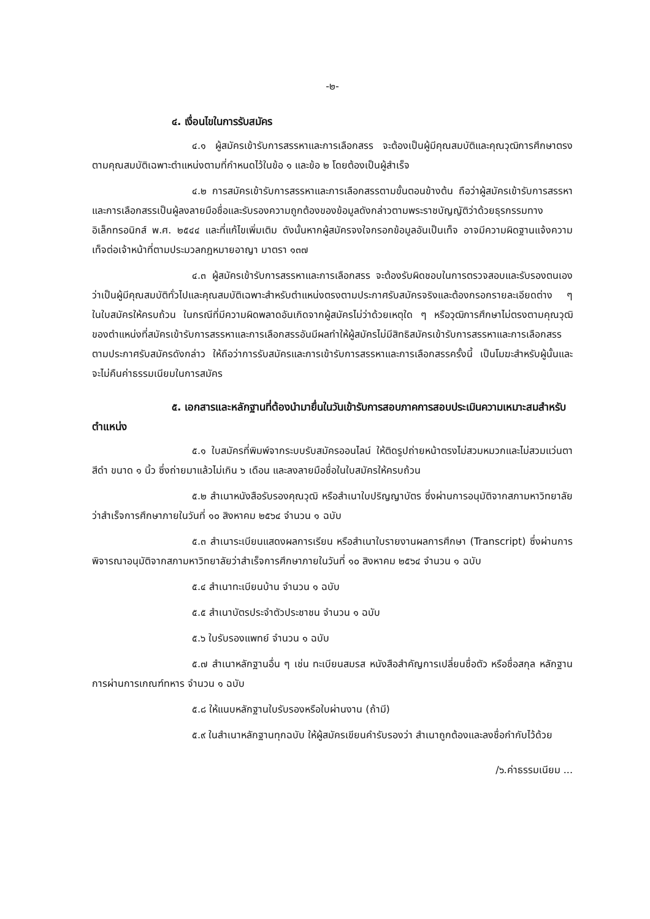-๒-
๔. เงื่อนไขในการรับสมัคร
๔.๑ ผู้สมัครเข้ารับการสรรหาและการเลือกสรร จะต้องเป็นผู้มีคุณสมบัติและคุณวุฒิการศึกษาตรงตามคุณสมบัติเฉพาะตำแหน่งตามที่กำหนดไว้ในข้อ ๑ และข้อ ๒ โดยต้องเป็นผู้สำเร็จ
๔.๒ การสมัครเข้ารับการสรรหาและการเลือกสรรตามขั้นตอนข้างต้น ถือว่าผู้สมัครเข้ารับการสรรหาและการเลือกสรรเป็นผู้ลงลายมือชื่อและรับรองความถูกต้องของข้อมูลดังกล่าวตามพระราชบัญญัติว่าด้วยธุรกรรมทางอิเล็กทรอนิกส์ พ.ศ. ๒๕๔๔ และที่แก้ไขเพิ่มเติม ดังนั้นหากผู้สมัครจงใจกรอกข้อมูลอันเป็นเท็จ อาจมีความผิดฐานแจ้งความเท็จต่อเจ้าหน้าที่ตามประมวลกฎหมายอาญา มาตรา ๑๓๗
๔.๓ ผู้สมัครเข้ารับการสรรหาและการเลือกสรร จะต้องรับผิดชอบในการตรวจสอบและรับรองตนเองว่าเป็นผู้มีคุณสมบัติทั่วไปและคุณสมบัติเฉพาะสำหรับตำแหน่งตรงตามประกาศรับสมัครจริงและต้องกรอกรายละเอียดต่าง ๆ ในใบสมัครให้ครบถ้วน ในกรณีที่มีความผิดพลาดอันเกิดจากผู้สมัครไม่ว่าด้วยเหตุใด ๆ หรือวุฒิการศึกษาไม่ตรงตามคุณวุฒิของตำแหน่งที่สมัครเข้ารับการสรรหาและการเลือกสรรอันมีผลทำให้ผู้สมัครไม่มีสิทธิสมัครเข้ารับการสรรหาและการเลือกสรรตามประกาศรับสมัครดังกล่าว ให้ถือว่าการรับสมัครและการเข้ารับการสรรหาและการเลือกสรรครั้งนี้ เป็นโมฆะสำหรับผู้นั้นและจะไม่คืนค่าธรรมเนียมในการสมัคร
๕. เอกสารและหลักฐานที่ต้องนำมายื่นในวันเข้ารับการสอบภาคการสอบประเมินความเหมาะสมสำหรับตำแหน่ง
๕.๑ ใบสมัครที่พิมพ์จากระบบรับสมัครออนไลน์ ให้ติดรูปถ่ายหน้าตรงไม่สวมหมวกและไม่สวมแว่นตาสีดำ ขนาด ๑ นิ้ว ซึ่งถ่ายมาแล้วไม่เกิน ๖ เดือน และลงลายมือชื่อในใบสมัครให้ครบถ้วน
๕.๒ สำเนาหนังสือรับรองคุณวุฒิ หรือสำเนาใบปริญญาบัตร ซึ่งผ่านการอนุมัติจากสภามหาวิทยาลัยว่าสำเร็จการศึกษาภายในวันที่ ๑๐ สิงหาคม ๒๕๖๔ จำนวน ๑ ฉบับ
๕.๓ สำเนาระเบียนแสดงผลการเรียน หรือสำเนาใบรายงานผลการศึกษา (Transcript) ซึ่งผ่านการพิจารณาอนุมัติจากสภามหาวิทยาลัยว่าสำเร็จการศึกษาภายในวันที่ ๑๐ สิงหาคม ๒๕๖๔ จำนวน ๑ ฉบับ
๕.๔ สำเนาทะเบียนบ้าน จำนวน ๑ ฉบับ
๕.๕ สำเนาบัตรประจำตัวประชาชน จำนวน ๑ ฉบับ
๕.๖ ใบรับรองแพทย์ จำนวน ๑ ฉบับ
๕.๗ สำเนาหลักฐานอื่น ๆ เช่น ทะเบียนสมรส หนังสือสำคัญการเปลี่ยนชื่อตัว หรือชื่อสกุล หลักฐานการผ่านการเกณฑ์ทหาร จำนวน ๑ ฉบับ
๕.๘ ให้แนบหลักฐานใบรับรองหรือใบผ่านงาน (ถ้ามี)
๕.๙ ในสำเนาหลักฐานทุกฉบับ ให้ผู้สมัครเขียนคำรับรองว่า สำเนาถูกต้องและลงชื่อกำกับไว้ด้วย
/๖.ค่าธรรมเนียม ...